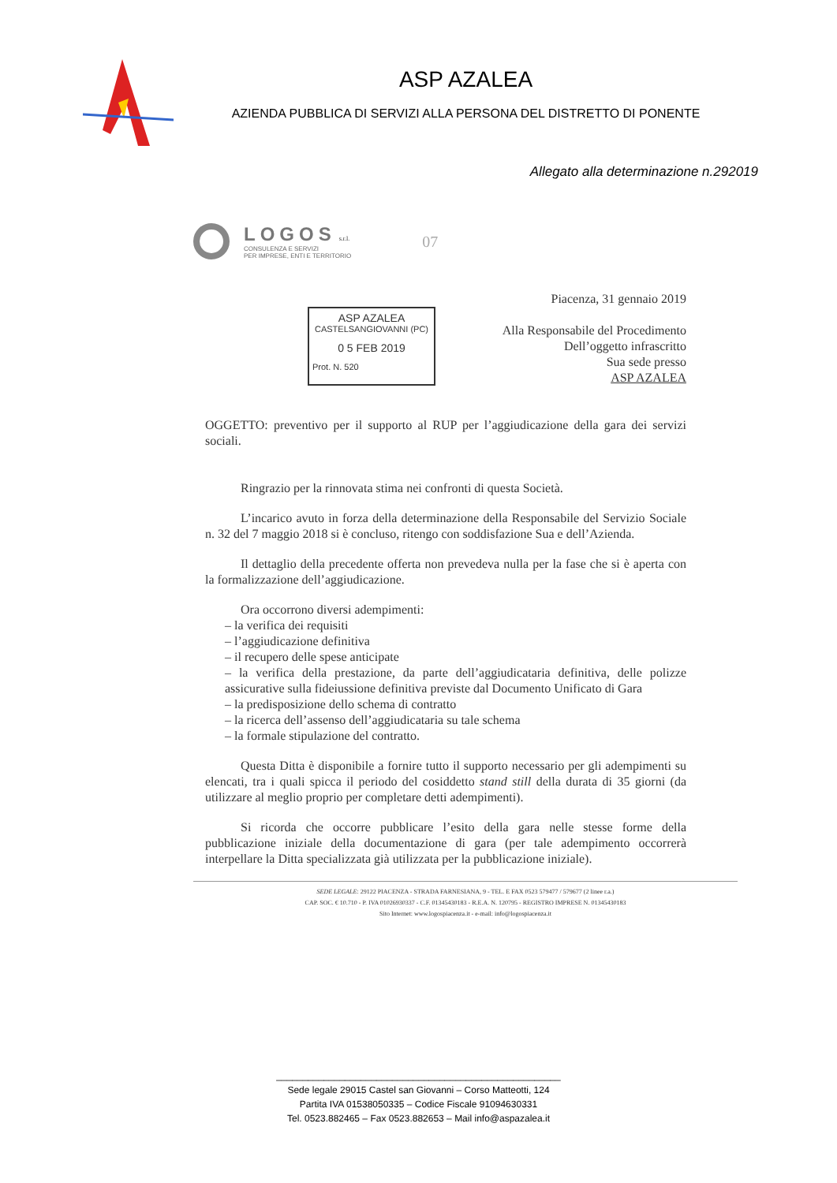ASP AZALEA
AZIENDA PUBBLICA DI SERVIZI ALLA PERSONA DEL DISTRETTO DI PONENTE
Allegato alla determinazione n.292019
LOGOS s.r.l.
CONSULENZA E SERVIZI
PER IMPRESE, ENTI E TERRITORIO
07
ASP AZALEA
CASTELSANGIOVANNI (PC)
0 5 FEB 2019
Prot. N. 520
Piacenza, 31 gennaio 2019
Alla Responsabile del Procedimento
Dell’oggetto infrascritto
Sua sede presso
ASP AZALEA
OGGETTO: preventivo per il supporto al RUP per l’aggiudicazione della gara dei servizi sociali.
Ringrazio per la rinnovata stima nei confronti di questa Società.
L’incarico avuto in forza della determinazione della Responsabile del Servizio Sociale n. 32 del 7 maggio 2018 si è concluso, ritengo con soddisfazione Sua e dell’Azienda.
Il dettaglio della precedente offerta non prevedeva nulla per la fase che si è aperta con la formalizzazione dell’aggiudicazione.
Ora occorrono diversi adempimenti:
– la verifica dei requisiti
– l’aggiudicazione definitiva
– il recupero delle spese anticipate
– la verifica della prestazione, da parte dell’aggiudicataria definitiva, delle polizze assicurative sulla fideiussione definitiva previste dal Documento Unificato di Gara
– la predisposizione dello schema di contratto
– la ricerca dell’assenso dell’aggiudicataria su tale schema
– la formale stipulazione del contratto.
Questa Ditta è disponibile a fornire tutto il supporto necessario per gli adempimenti su elencati, tra i quali spicca il periodo del cosiddetto stand still della durata di 35 giorni (da utilizzare al meglio proprio per completare detti adempimenti).
Si ricorda che occorre pubblicare l’esito della gara nelle stesse forme della pubblicazione iniziale della documentazione di gara (per tale adempimento occorrerà interpellare la Ditta specializzata già utilizzata per la pubblicazione iniziale).
SEDE LEGALE: 29122 PIACENZA - STRADA FARNESIANA, 9 - TEL. E FAX 0523 579477 / 579677 (2 linee r.a.)
CAP. SOC. € 10.710 - P. IVA 01026930337 - C.F. 01345430183 - R.E.A. N. 120795 - REGISTRO IMPRESE N. 01345430183
Sito Internet: www.logospiacenza.it - e-mail: info@logospiacenza.it
______________________________________________________
Sede legale 29015 Castel san Giovanni – Corso Matteotti, 124
Partita IVA 01538050335 – Codice Fiscale 91094630331
Tel. 0523.882465 – Fax 0523.882653 – Mail info@aspazalea.it